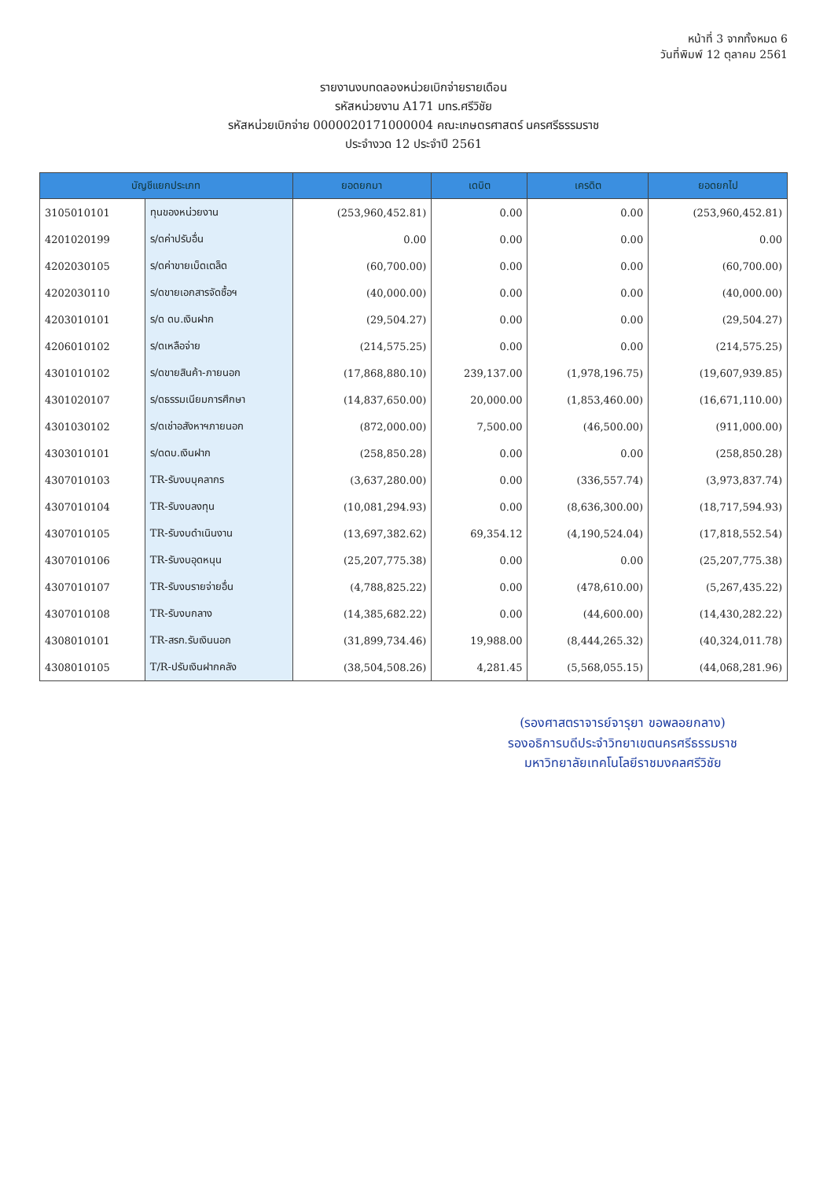หน้าที่ 3 จากทั้งหมด 6
วันที่พิมพ์ 12 ตุลาคม 2561
รายงานงบทดลองหน่วยเบิกจ่ายรายเดือน
รหัสหน่วยงาน A171 มทร.ศรีวิชัย
รหัสหน่วยเบิกจ่าย 0000020171000004 คณะเกษตรศาสตร์ นครศรีธรรมราช
ประจำงวด 12 ประจำปี 2561
| บัญชีแยกประเภท | | ยอดยกมา | เดบิต | เครดิต | ยอดยกไป |
| --- | --- | --- | --- | --- | --- |
| 3105010101 | ทุนของหน่วยงาน | (253,960,452.81) | 0.00 | 0.00 | (253,960,452.81) |
| 4201020199 | ร/ดค่าปรับอื่น | 0.00 | 0.00 | 0.00 | 0.00 |
| 4202030105 | ร/ดค่าขายเบ็ดเตล็ด | (60,700.00) | 0.00 | 0.00 | (60,700.00) |
| 4202030110 | ร/ดขายเอกสารจัดซื้อฯ | (40,000.00) | 0.00 | 0.00 | (40,000.00) |
| 4203010101 | ร/ด ดบ.เงินฝาก | (29,504.27) | 0.00 | 0.00 | (29,504.27) |
| 4206010102 | ร/ดเหลือจ่าย | (214,575.25) | 0.00 | 0.00 | (214,575.25) |
| 4301010102 | ร/ดขายสินค้า-ภายนอก | (17,868,880.10) | 239,137.00 | (1,978,196.75) | (19,607,939.85) |
| 4301020107 | ร/ดธรรมเนียมการศึกษา | (14,837,650.00) | 20,000.00 | (1,853,460.00) | (16,671,110.00) |
| 4301030102 | ร/ดเช่าอสังหาฯภายนอก | (872,000.00) | 7,500.00 | (46,500.00) | (911,000.00) |
| 4303010101 | ร/ดดบ.เงินฝาก | (258,850.28) | 0.00 | 0.00 | (258,850.28) |
| 4307010103 | TR-รับงบบุคลากร | (3,637,280.00) | 0.00 | (336,557.74) | (3,973,837.74) |
| 4307010104 | TR-รับงบลงทุน | (10,081,294.93) | 0.00 | (8,636,300.00) | (18,717,594.93) |
| 4307010105 | TR-รับงบดำเนินงาน | (13,697,382.62) | 69,354.12 | (4,190,524.04) | (17,818,552.54) |
| 4307010106 | TR-รับงบอุดหนุน | (25,207,775.38) | 0.00 | 0.00 | (25,207,775.38) |
| 4307010107 | TR-รับงบรายจ่ายอื่น | (4,788,825.22) | 0.00 | (478,610.00) | (5,267,435.22) |
| 4307010108 | TR-รับงบกลาง | (14,385,682.22) | 0.00 | (44,600.00) | (14,430,282.22) |
| 4308010101 | TR-สรก.รับเงินนอก | (31,899,734.46) | 19,988.00 | (8,444,265.32) | (40,324,011.78) |
| 4308010105 | T/R-ปรับเงินฝากคลัง | (38,504,508.26) | 4,281.45 | (5,568,055.15) | (44,068,281.96) |
(รองศาสตราจารย์จารุยา ขอพลอยกลาง)
รองอธิการบดีประจำวิทยาเขตนครศรีธรรมราช
มหาวิทยาลัยเทคโนโลยีราชมงคลศรีวิชัย